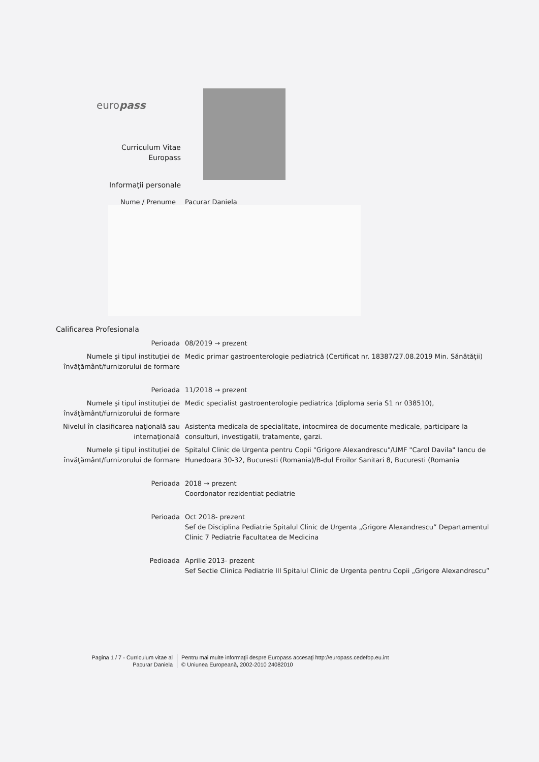europass
Curriculum Vitae
Europass
Informaţii personale
Nume / Prenume Pacurar Daniela
Calificarea Profesionala
Perioada 08/2019 → prezent
Numele şi tipul instituţiei de învăţământ/furnizorului de formare
Medic primar gastroenterologie pediatrică (Certificat nr. 18387/27.08.2019 Min. Sănătății)
Perioada 11/2018 → prezent
Numele şi tipul instituţiei de învăţământ/furnizorului de formare
Medic specialist gastroenterologie pediatrica (diploma seria S1 nr 038510),
Nivelul în clasificarea naţională sau internaţională
Asistenta medicala de specialitate, intocmirea de documente medicale, participare la consulturi, investigatii, tratamente, garzi.
Numele şi tipul instituţiei de învăţământ/furnizorului de formare
Spitalul Clinic de Urgenta pentru Copii "Grigore Alexandrescu"/UMF "Carol Davila" Iancu de Hunedoara 30-32, Bucuresti (Romania)/B-dul Eroilor Sanitari 8, Bucuresti (Romania
Perioada 2018 → prezent
Coordonator rezidentiat pediatrie
Perioada Oct 2018- prezent
Sef de Disciplina Pediatrie Spitalul Clinic de Urgenta „Grigore Alexandrescu” Departamentul Clinic 7 Pediatrie Facultatea de Medicina
Pedioada Aprilie 2013- prezent
Sef Sectie Clinica Pediatrie III Spitalul Clinic de Urgenta pentru Copii „Grigore Alexandrescu”
Pagina 1 / 7 - Curriculum vitae al Pacurar Daniela
Pentru mai multe informaţii despre Europass accesaţi http://europass.cedefop.eu.int
© Uniunea Europeană, 2002-2010 24082010